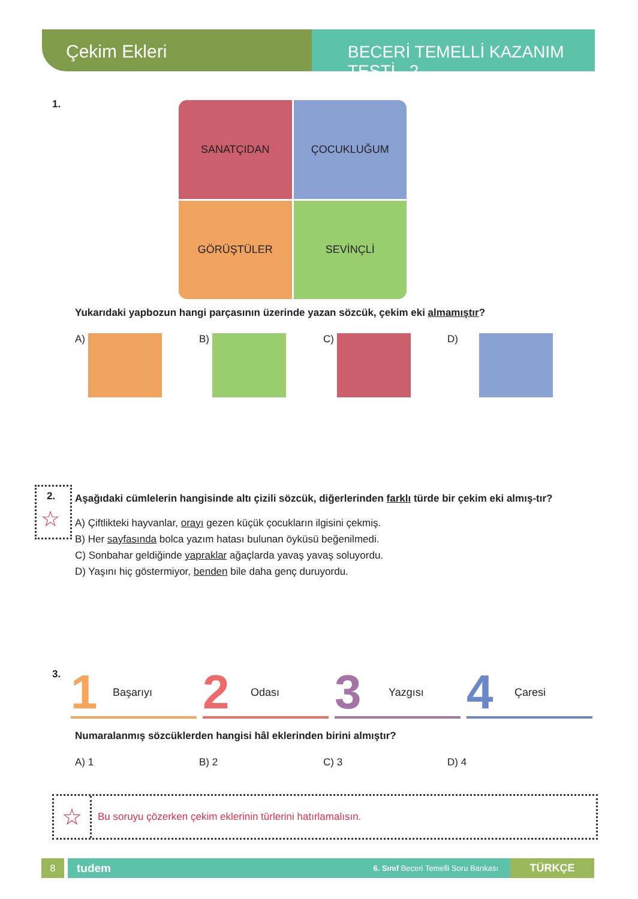Çekim Ekleri BECERİ TEMELLİ KAZANIM TESTİ 2
1.
SANATÇIDAN
ÇOCUKLUĞUM
GÖRÜŞTÜLER
SEVİNÇLİ
Yukarıdaki yapbozun hangi parçasının üzerinde yazan sözcük, çekim eki almamıştır?
A) B) C) D)
2.
☆
Aşağıdaki cümlelerin hangisinde altı çizili sözcük, diğerlerinden farklı türde bir çekim eki almış-tır?
A) Çiftlikteki hayvanlar, orayı gezen küçük çocukların ilgisini çekmiş.
B) Her sayfasında bolca yazım hatası bulunan öyküsü beğenilmedi.
C) Sonbahar geldiğinde yapraklar ağaçlarda yavaş yavaş soluyordu.
D) Yaşını hiç göstermiyor, benden bile daha genç duruyordu.
3.
1 Başarıyı
2 Odası
3 Yazgısı
4 Çaresi
Numaralanmış sözcüklerden hangisi hâl eklerinden birini almıştır?
A) 1 B) 2 C) 3 D) 4
☆ Bu soruyu çözerken çekim eklerinin türlerini hatırlamalısın.
8
tudem 6. Sınıf Beceri Temelli Soru Bankası
TÜRKÇE